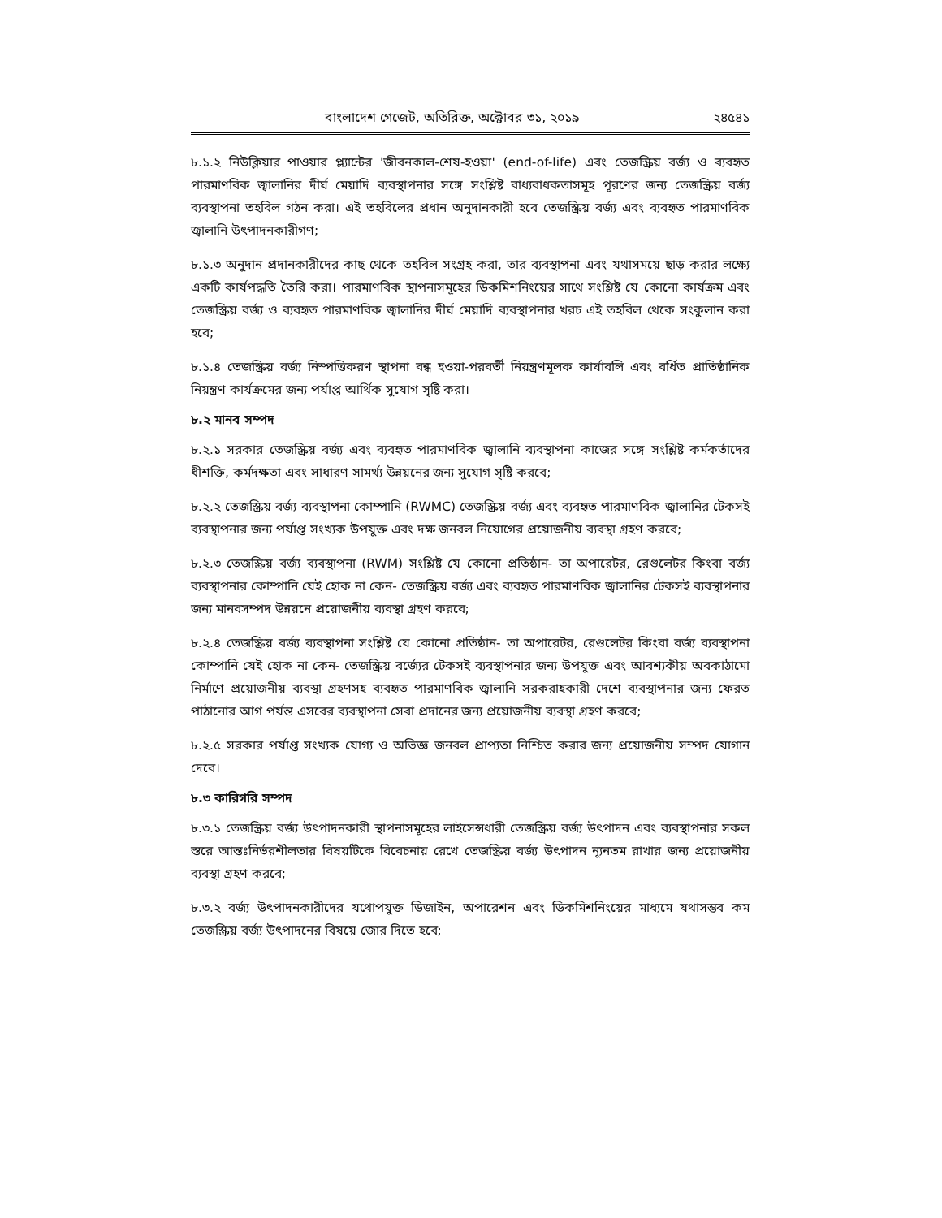বাংলাদেশ গেজেট, অতিরিক্ত, অক্টোবর ৩১, ২০১৯ ২৪৫৪১
৮.১.২ নিউক্লিয়ার পাওয়ার প্ল্যান্টের 'জীবনকাল-শেষ-হওয়া' (end-of-life) এবং তেজস্ক্রিয় বর্জ্য ও ব্যবহৃত পারমাণবিক জ্বালানির দীর্ঘ মেয়াদি ব্যবস্থাপনার সঙ্গে সংশ্লিষ্ট বাধ্যবাধকতাসমূহ পূরণের জন্য তেজস্ক্রিয় বর্জ্য ব্যবস্থাপনা তহবিল গঠন করা। এই তহবিলের প্রধান অনুদানকারী হবে তেজস্ক্রিয় বর্জ্য এবং ব্যবহৃত পারমাণবিক জ্বালানি উৎপাদনকারীগণ;
৮.১.৩ অনুদান প্রদানকারীদের কাছ থেকে তহবিল সংগ্রহ করা, তার ব্যবস্থাপনা এবং যথাসময়ে ছাড় করার লক্ষ্যে একটি কার্যপদ্ধতি তৈরি করা। পারমাণবিক স্থাপনাসমূহের ডিকমিশনিংয়ের সাথে সংশ্লিষ্ট যে কোনো কার্যক্রম এবং তেজস্ক্রিয় বর্জ্য ও ব্যবহৃত পারমাণবিক জ্বালানির দীর্ঘ মেয়াদি ব্যবস্থাপনার খরচ এই তহবিল থেকে সংকুলান করা হবে;
৮.১.৪ তেজস্ক্রিয় বর্জ্য নিস্পত্তিকরণ স্থাপনা বন্ধ হওয়া-পরবর্তী নিয়ন্ত্রণমূলক কার্যাবলি এবং বর্ধিত প্রাতিষ্ঠানিক নিয়ন্ত্রণ কার্যক্রমের জন্য পর্যাপ্ত আর্থিক সুযোগ সৃষ্টি করা।
৮.২ মানব সম্পদ
৮.২.১ সরকার তেজস্ক্রিয় বর্জ্য এবং ব্যবহৃত পারমাণবিক জ্বালানি ব্যবস্থাপনা কাজের সঙ্গে সংশ্লিষ্ট কর্মকর্তাদের ধীশক্তি, কর্মদক্ষতা এবং সাধারণ সামর্থ্য উন্নয়নের জন্য সুযোগ সৃষ্টি করবে;
৮.২.২ তেজস্ক্রিয় বর্জ্য ব্যবস্থাপনা কোম্পানি (RWMC) তেজস্ক্রিয় বর্জ্য এবং ব্যবহৃত পারমাণবিক জ্বালানির টেকসই ব্যবস্থাপনার জন্য পর্যাপ্ত সংখ্যক উপযুক্ত এবং দক্ষ জনবল নিয়োগের প্রয়োজনীয় ব্যবস্থা গ্রহণ করবে;
৮.২.৩ তেজস্ক্রিয় বর্জ্য ব্যবস্থাপনা (RWM) সংশ্লিষ্ট যে কোনো প্রতিষ্ঠান- তা অপারেটর, রেগুলেটর কিংবা বর্জ্য ব্যবস্থাপনার কোম্পানি যেই হোক না কেন- তেজস্ক্রিয় বর্জ্য এবং ব্যবহৃত পারমাণবিক জ্বালানির টেকসই ব্যবস্থাপনার জন্য মানবসম্পদ উন্নয়নে প্রয়োজনীয় ব্যবস্থা গ্রহণ করবে;
৮.২.৪ তেজস্ক্রিয় বর্জ্য ব্যবস্থাপনা সংশ্লিষ্ট যে কোনো প্রতিষ্ঠান- তা অপারেটর, রেগুলেটর কিংবা বর্জ্য ব্যবস্থাপনা কোম্পানি যেই হোক না কেন- তেজস্ক্রিয় বর্জ্যের টেকসই ব্যবস্থাপনার জন্য উপযুক্ত এবং আবশ্যকীয় অবকাঠামো নির্মাণে প্রয়োজনীয় ব্যবস্থা গ্রহণসহ ব্যবহৃত পারমাণবিক জ্বালানি সরকরাহকারী দেশে ব্যবস্থাপনার জন্য ফেরত পাঠানোর আগ পর্যন্ত এসবের ব্যবস্থাপনা সেবা প্রদানের জন্য প্রয়োজনীয় ব্যবস্থা গ্রহণ করবে;
৮.২.৫ সরকার পর্যাপ্ত সংখ্যক যোগ্য ও অভিজ্ঞ জনবল প্রাপ্যতা নিশ্চিত করার জন্য প্রয়োজনীয় সম্পদ যোগান দেবে।
৮.৩ কারিগরি সম্পদ
৮.৩.১ তেজস্ক্রিয় বর্জ্য উৎপাদনকারী স্থাপনাসমূহের লাইসেন্সধারী তেজস্ক্রিয় বর্জ্য উৎপাদন এবং ব্যবস্থাপনার সকল স্তরে আন্তঃনির্ভরশীলতার বিষয়টিকে বিবেচনায় রেখে তেজস্ক্রিয় বর্জ্য উৎপাদন ন্যূনতম রাখার জন্য প্রয়োজনীয় ব্যবস্থা গ্রহণ করবে;
৮.৩.২ বর্জ্য উৎপাদনকারীদের যথোপযুক্ত ডিজাইন, অপারেশন এবং ডিকমিশনিংয়ের মাধ্যমে যথাসম্ভব কম তেজস্ক্রিয় বর্জ্য উৎপাদনের বিষয়ে জোর দিতে হবে;